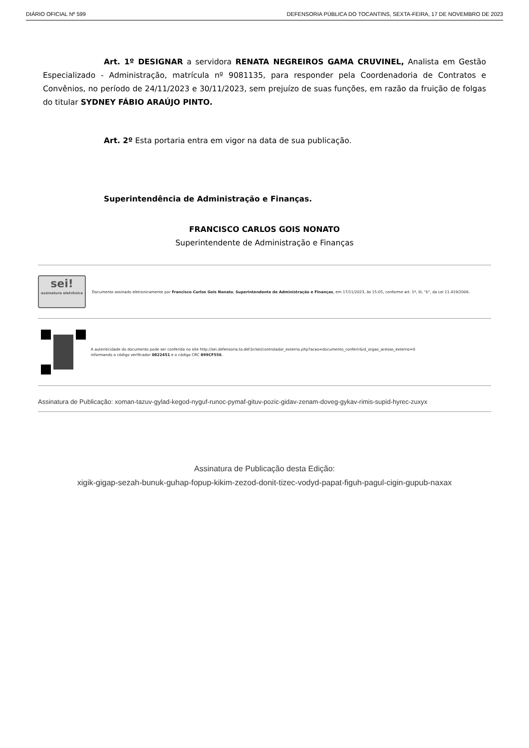DIÁRIO OFICIAL Nº 599 DEFENSORIA PÚBLICA DO TOCANTINS, SEXTA-FEIRA, 17 DE NOVEMBRO DE 2023
Art. 1º DESIGNAR a servidora RENATA NEGREIROS GAMA CRUVINEL, Analista em Gestão Especializado - Administração, matrícula nº 9081135, para responder pela Coordenadoria de Contratos e Convênios, no período de 24/11/2023 e 30/11/2023, sem prejuízo de suas funções, em razão da fruição de folgas do titular SYDNEY FÁBIO ARAÚJO PINTO.
Art. 2º Esta portaria entra em vigor na data de sua publicação.
Superintendência de Administração e Finanças.
FRANCISCO CARLOS GOIS NONATO
Superintendente de Administração e Finanças
sei!
assinatura eletrônica
Documento assinado eletronicamente por Francisco Carlos Gois Nonato, Superintendente de Administração e Finanças, em 17/11/2023, às 15:05, conforme art. 1º, III, "b", da Lei 11.419/2006.
A autenticidade do documento pode ser conferida no site http://sei.defensoria.to.def.br/sei/controlador_externo.php?acao=documento_conferir&id_orgao_acesso_externo=0
informando o código verificador 0822451 e o código CRC 899CF556.
Assinatura de Publicação: xoman-tazuv-gylad-kegod-nyguf-runoc-pymaf-gituv-pozic-gidav-zenam-doveg-gykav-rimis-supid-hyrec-zuxyx
Assinatura de Publicação desta Edição:
xigik-gigap-sezah-bunuk-guhap-fopup-kikim-zezod-donit-tizec-vodyd-papat-figuh-pagul-cigin-gupub-naxax